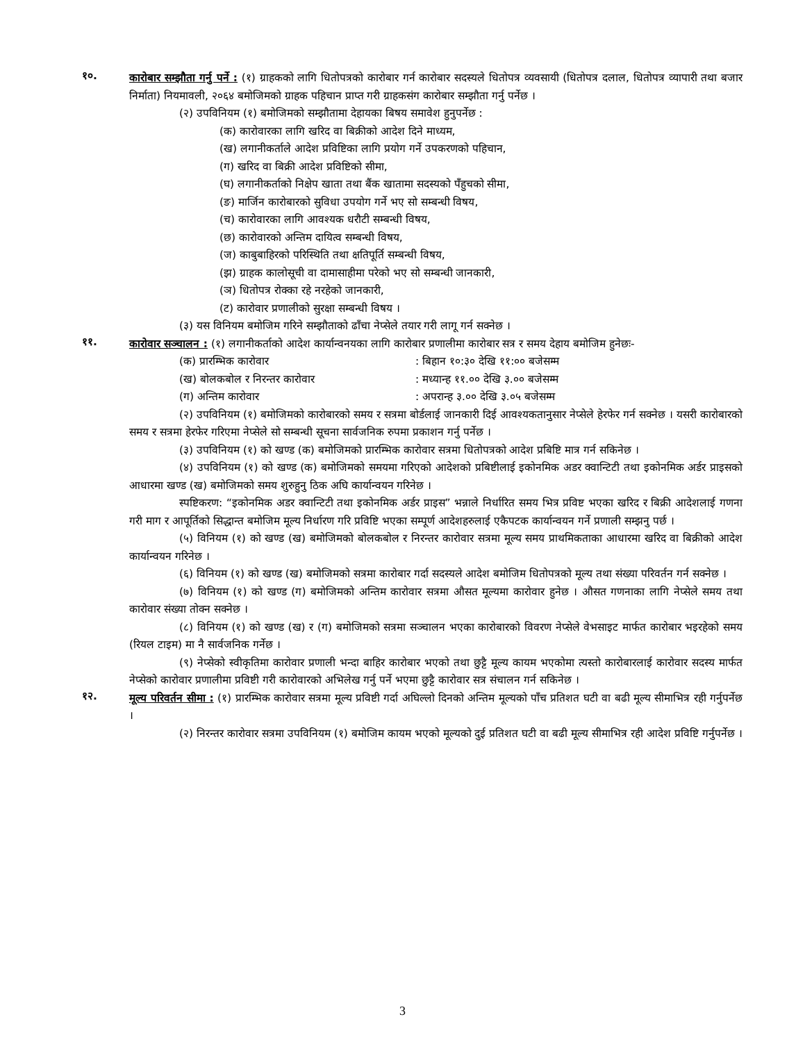१०.
कारोबार सम्झौता गर्नु पर्ने : (१) ग्राहकको लागि धितोपत्रको कारोबार गर्न कारोबार सदस्यले धितोपत्र व्यवसायी (धितोपत्र दलाल, धितोपत्र व्यापारी तथा बजार निर्माता) नियमावली, २०६४ बमोजिमको ग्राहक पहिचान प्राप्त गरी ग्राहकसंग कारोबार सम्झौता गर्नु पर्नेछ ।
(२) उपविनियम (१) बमोजिमको सम्झौतामा देहायका बिषय समावेश हुनुपर्नेछ :
(क) कारोवारका लागि खरिद वा बिक्रीको आदेश दिने माध्यम,
(ख) लगानीकर्ताले आदेश प्रविष्टिका लागि प्रयोग गर्ने उपकरणको पहिचान,
(ग) खरिद वा बिक्री आदेश प्रविष्टिको सीमा,
(घ) लगानीकर्ताको निक्षेप खाता तथा बैंक खातामा सदस्यको पँहुचको सीमा,
(ङ) मार्जिन कारोबारको सुविधा उपयोग गर्ने भए सो सम्बन्धी विषय,
(च) कारोवारका लागि आवश्यक धरौटी सम्बन्धी विषय,
(छ) कारोवारको अन्तिम दायित्व सम्बन्धी विषय,
(ज) काबुबाहिरको परिस्थिति तथा क्षतिपूर्ति सम्बन्धी विषय,
(झ) ग्राहक कालोसूची वा दामासाहीमा परेको भए सो सम्बन्धी जानकारी,
(ञ) धितोपत्र रोक्का रहे नरहेको जानकारी,
(ट) कारोवार प्रणालीको सुरक्षा सम्बन्धी विषय ।
(३) यस विनियम बमोजिम गरिने सम्झौताको ढाँचा नेप्सेले तयार गरी लागू गर्न सक्नेछ ।
११.
कारोवार सञ्चालन : (१) लगानीकर्ताको आदेश कार्यान्वनयका लागि कारोबार प्रणालीमा कारोबार सत्र र समय देहाय बमोजिम हुनेछः-
(क) प्रारम्भिक कारोवार : बिहान १०:३० देखि ११:०० बजेसम्म
(ख) बोलकबोल र निरन्तर कारोवार : मध्यान्ह ११.०० देखि ३.०० बजेसम्म
(ग) अन्तिम कारोवार : अपरान्ह ३.०० देखि ३.०५ बजेसम्म
(२) उपविनियम (१) बमोजिमको कारोबारको समय र सत्रमा बोर्डलाई जानकारी दिई आवश्यकतानुसार नेप्सेले हेरफेर गर्न सक्नेछ । यसरी कारोबारको समय र सत्रमा हेरफेर गरिएमा नेप्सेले सो सम्बन्धी सूचना सार्वजनिक रुपमा प्रकाशन गर्नु पर्नेछ ।
(३) उपविनियम (१) को खण्ड (क) बमोजिमको प्रारम्भिक कारोवार सत्रमा धितोपत्रको आदेश प्रबिष्टि मात्र गर्न सकिनेछ ।
(४) उपविनियम (१) को खण्ड (क) बमोजिमको समयमा गरिएको आदेशको प्रबिष्टीलाई इकोनमिक अडर क्वान्टिटी तथा इकोनमिक अर्डर प्राइसको आधारमा खण्ड (ख) बमोजिमको समय शुरुहुनु ठिक अघि कार्यान्वयन गरिनेछ ।
स्पष्टिकरण: “इकोनमिक अडर क्वान्टिटी तथा इकोनमिक अर्डर प्राइस” भन्नाले निर्धारित समय भित्र प्रविष्ट भएका खरिद र बिक्री आदेशलाई गणना गरी माग र आपूर्तिको सिद्धान्त बमोजिम मूल्य निर्धारण गरि प्रविष्टि भएका सम्पूर्ण आदेशहरुलाई एकैपटक कार्यान्वयन गर्ने प्रणाली सम्झनु पर्छ ।
(५) विनियम (१) को खण्ड (ख) बमोजिमको बोलकबोल र निरन्तर कारोवार सत्रमा मूल्य समय प्राथमिकताका आधारमा खरिद वा बिक्रीको आदेश कार्यान्वयन गरिनेछ ।
(६) विनियम (१) को खण्ड (ख) बमोजिमको सत्रमा कारोबार गर्दा सदस्यले आदेश बमोजिम धितोपत्रको मूल्य तथा संख्या परिवर्तन गर्न सक्नेछ ।
(७) विनियम (१) को खण्ड (ग) बमोजिमको अन्तिम कारोवार सत्रमा औसत मूल्यमा कारोवार हुनेछ । औसत गणनाका लागि नेप्सेले समय तथा कारोवार संख्या तोक्न सक्नेछ ।
(८) विनियम (१) को खण्ड (ख) र (ग) बमोजिमको सत्रमा सञ्चालन भएका कारोबारको विवरण नेप्सेले वेभसाइट मार्फत कारोबार भइरहेको समय (रियल टाइम) मा नै सार्वजनिक गर्नेछ ।
(९) नेप्सेको स्वीकृतिमा कारोवार प्रणाली भन्दा बाहिर कारोबार भएको तथा छुट्टै मूल्य कायम भएकोमा त्यस्तो कारोबारलाई कारोवार सदस्य मार्फत नेप्सेको कारोवार प्रणालीमा प्रविष्टी गरी कारोवारको अभिलेख गर्नु पर्ने भएमा छुट्टै कारोवार सत्र संचालन गर्न सकिनेछ ।
१२.
मूल्य परिवर्तन सीमा : (१) प्रारम्भिक कारोवार सत्रमा मूल्य प्रविष्टी गर्दा अघिल्लो दिनको अन्तिम मूल्यको पाँच प्रतिशत घटी वा बढी मूल्य सीमाभित्र रही गर्नुपर्नेछ ।
(२) निरन्तर कारोवार सत्रमा उपविनियम (१) बमोजिम कायम भएको मूल्यको दुई प्रतिशत घटी वा बढी मूल्य सीमाभित्र रही आदेश प्रविष्टि गर्नुपर्नेछ ।
3